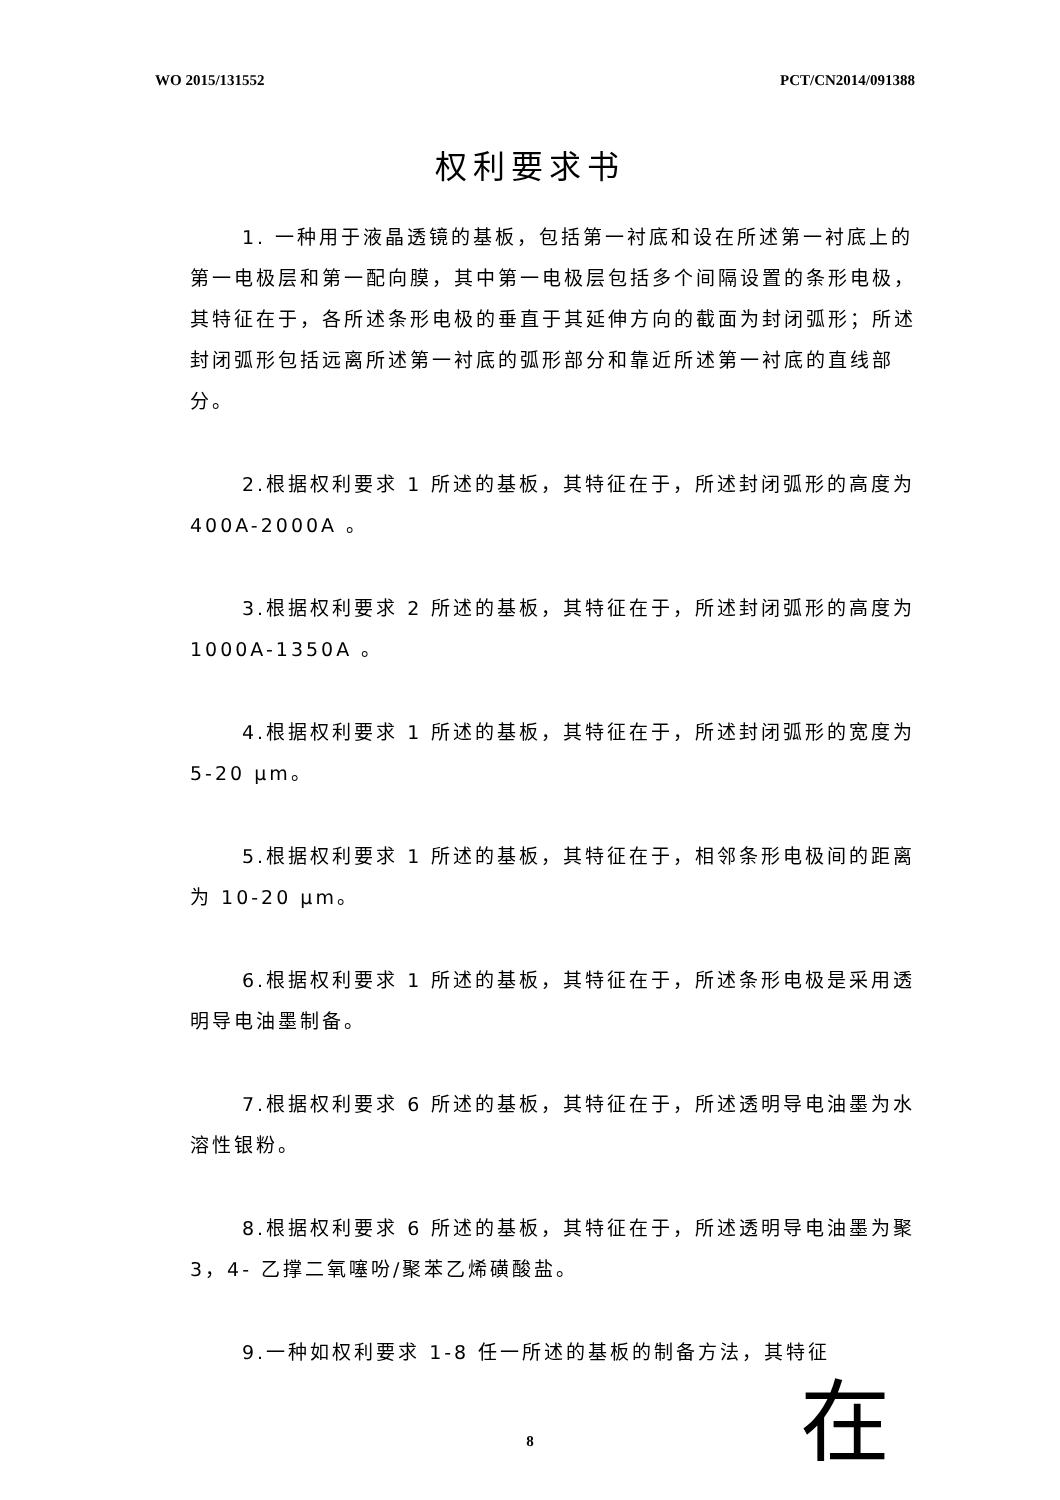WO 2015/131552 PCT/CN2014/091388
权利要求书
1. 一种用于液晶透镜的基板，包括第一衬底和设在所述第一衬底上的第一电极层和第一配向膜，其中第一电极层包括多个间隔设置的条形电极，其特征在于，各所述条形电极的垂直于其延伸方向的截面为封闭弧形；所述封闭弧形包括远离所述第一衬底的弧形部分和靠近所述第一衬底的直线部分。
2.根据权利要求 1 所述的基板，其特征在于，所述封闭弧形的高度为 400A-2000A 。
3.根据权利要求 2 所述的基板，其特征在于，所述封闭弧形的高度为 1000A-1350A 。
4.根据权利要求 1 所述的基板，其特征在于，所述封闭弧形的宽度为 5-20 μm。
5.根据权利要求 1 所述的基板，其特征在于，相邻条形电极间的距离为 10-20 μm。
6.根据权利要求 1 所述的基板，其特征在于，所述条形电极是采用透明导电油墨制备。
7.根据权利要求 6 所述的基板，其特征在于，所述透明导电油墨为水溶性银粉。
8.根据权利要求 6 所述的基板，其特征在于，所述透明导电油墨为聚 3，4- 乙撑二氧噻吩/聚苯乙烯磺酸盐。
9.一种如权利要求 1-8 任一所述的基板的制备方法，其特征
8
在